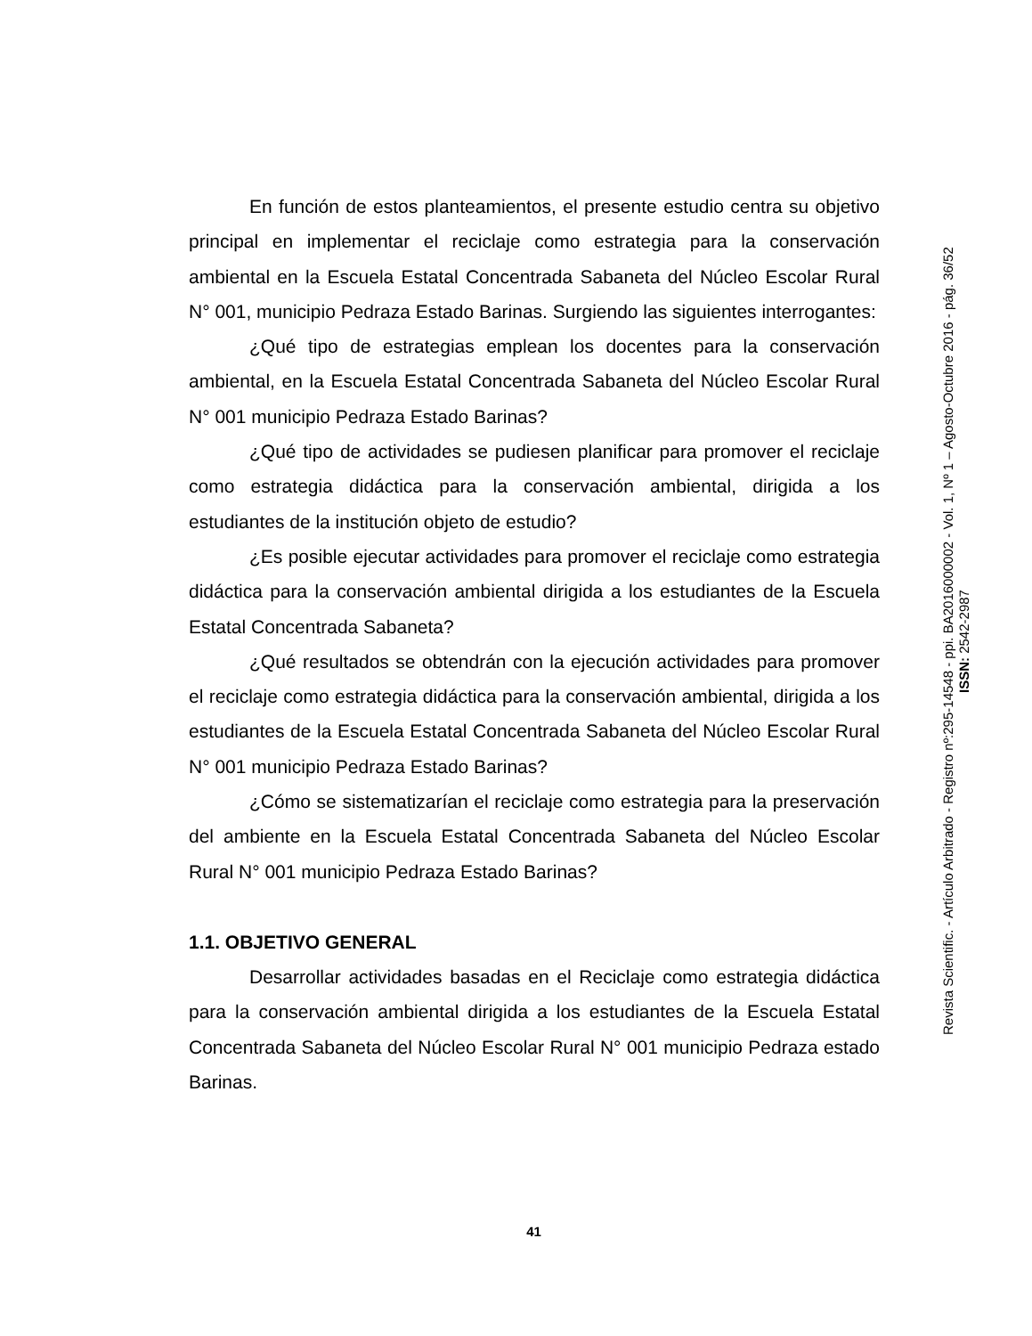En función de estos planteamientos, el presente estudio centra su objetivo principal en implementar el reciclaje como estrategia para la conservación ambiental en la Escuela Estatal Concentrada Sabaneta del Núcleo Escolar Rural N° 001, municipio Pedraza Estado Barinas. Surgiendo las siguientes interrogantes:
¿Qué tipo de estrategias emplean los docentes para la conservación ambiental, en la Escuela Estatal Concentrada Sabaneta del Núcleo Escolar Rural N° 001 municipio Pedraza Estado Barinas?
¿Qué tipo de actividades se pudiesen planificar para promover el reciclaje como estrategia didáctica para la conservación ambiental, dirigida a los estudiantes de la institución objeto de estudio?
¿Es posible ejecutar actividades para promover el reciclaje como estrategia didáctica para la conservación ambiental dirigida a los estudiantes de la Escuela Estatal Concentrada Sabaneta?
¿Qué resultados se obtendrán con la ejecución actividades para promover el reciclaje como estrategia didáctica para la conservación ambiental, dirigida a los estudiantes de la Escuela Estatal Concentrada Sabaneta del Núcleo Escolar Rural N° 001 municipio Pedraza Estado Barinas?
¿Cómo se sistematizarían el reciclaje como estrategia para la preservación del ambiente en la Escuela Estatal Concentrada Sabaneta del Núcleo Escolar Rural N° 001 municipio Pedraza Estado Barinas?
1.1. OBJETIVO GENERAL
Desarrollar actividades basadas en el Reciclaje como estrategia didáctica para la conservación ambiental dirigida a los estudiantes de la Escuela Estatal Concentrada Sabaneta del Núcleo Escolar Rural N° 001 municipio Pedraza estado Barinas.
Revista Scientific. - Artículo Arbitrado - Registro nº:295-14548 - ppi. BA2016000002 - Vol. 1, Nº 1 – Agosto-Octubre 2016 - pág. 36/52
ISSN: 2542-2987
41